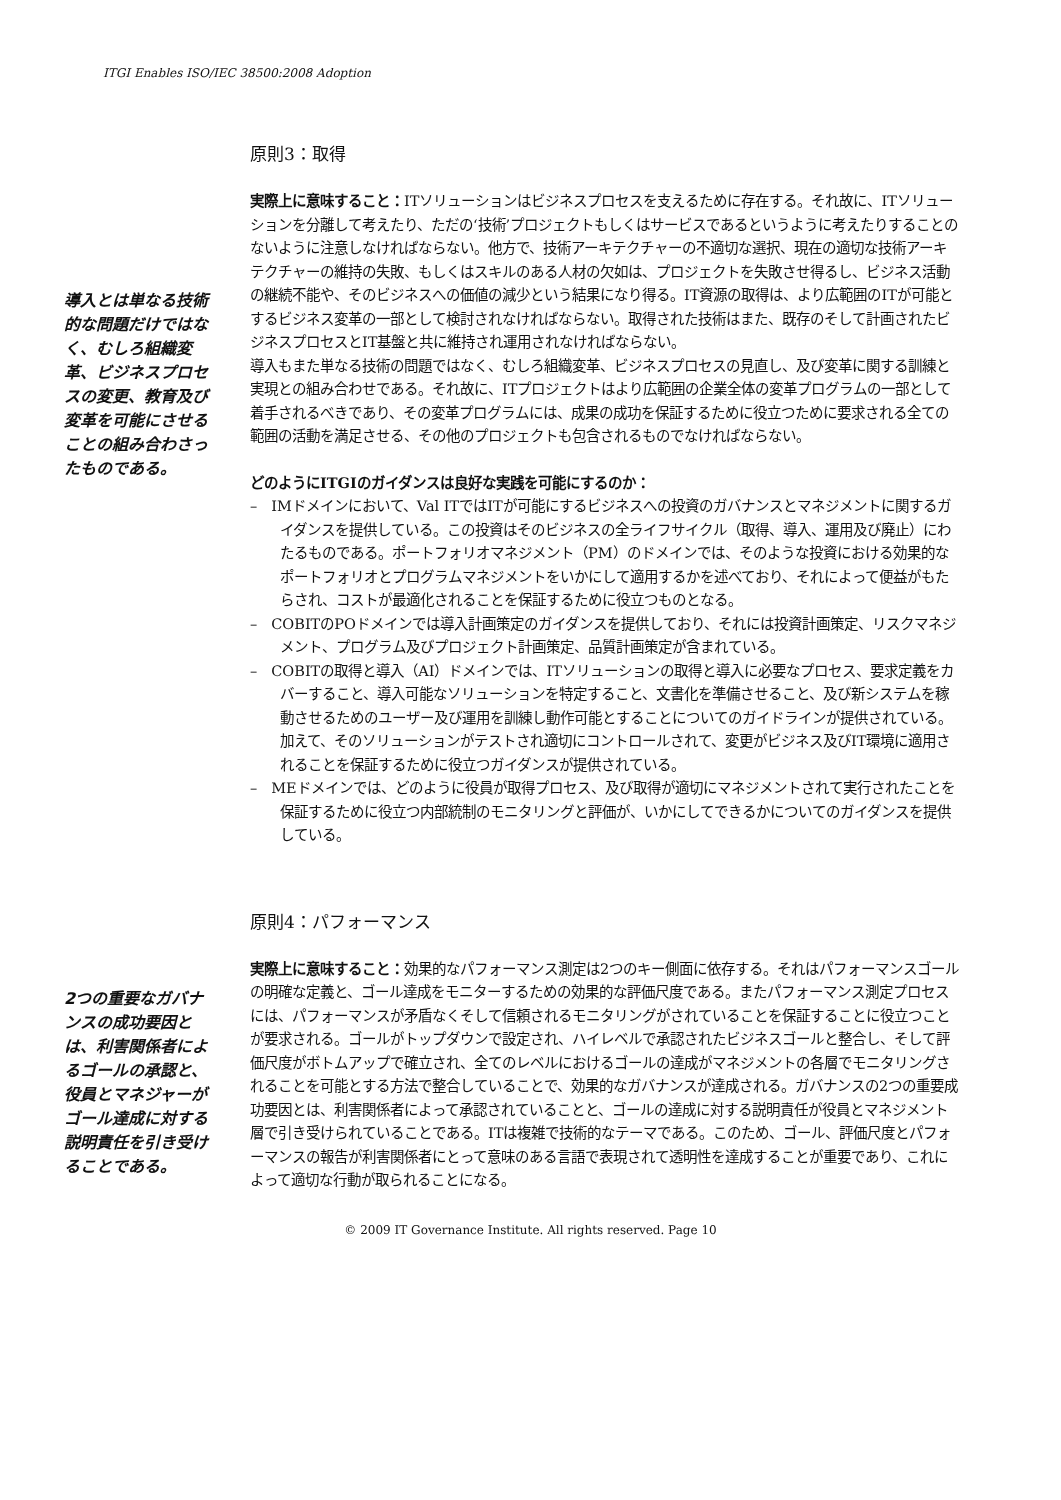ITGI Enables ISO/IEC 38500:2008 Adoption
原則3：取得
導入とは単なる技術的な問題だけではなく、むしろ組織変革、ビジネスプロセスの変更、教育及び変革を可能にさせることの組み合わさったものである。
実際上に意味すること：ITソリューションはビジネスプロセスを支えるために存在する。それ故に、ITソリューションを分離して考えたり、ただの‘技術’プロジェクトもしくはサービスであるというように考えたりすることのないように注意しなければならない。他方で、技術アーキテクチャーの不適切な選択、現在の適切な技術アーキテクチャーの維持の失敗、もしくはスキルのある人材の欠如は、プロジェクトを失敗させ得るし、ビジネス活動の継続不能や、そのビジネスへの価値の減少という結果になり得る。IT資源の取得は、より広範囲のITが可能とするビジネス変革の一部として検討されなければならない。取得された技術はまた、既存のそして計画されたビジネスプロセスとIT基盤と共に維持され運用されなければならない。
導入もまた単なる技術の問題ではなく、むしろ組織変革、ビジネスプロセスの見直し、及び変革に関する訓練と実現との組み合わせである。それ故に、ITプロジェクトはより広範囲の企業全体の変革プログラムの一部として着手されるべきであり、その変革プログラムには、成果の成功を保証するために役立つために要求される全ての範囲の活動を満足させる、その他のプロジェクトも包含されるものでなければならない。
どのようにITGIのガイダンスは良好な実践を可能にするのか：
–　IMドメインにおいて、Val ITではITが可能にするビジネスへの投資のガバナンスとマネジメントに関するガイダンスを提供している。この投資はそのビジネスの全ライフサイクル（取得、導入、運用及び廃止）にわたるものである。ポートフォリオマネジメント（PM）のドメインでは、そのような投資における効果的なポートフォリオとプログラムマネジメントをいかにして適用するかを述べており、それによって便益がもたらされ、コストが最適化されることを保証するために役立つものとなる。
–　COBITのPOドメインでは導入計画策定のガイダンスを提供しており、それには投資計画策定、リスクマネジメント、プログラム及びプロジェクト計画策定、品質計画策定が含まれている。
–　COBITの取得と導入（AI）ドメインでは、ITソリューションの取得と導入に必要なプロセス、要求定義をカバーすること、導入可能なソリューションを特定すること、文書化を準備させること、及び新システムを稼動させるためのユーザー及び運用を訓練し動作可能とすることについてのガイドラインが提供されている。加えて、そのソリューションがテストされ適切にコントロールされて、変更がビジネス及びIT環境に適用されることを保証するために役立つガイダンスが提供されている。
–　MEドメインでは、どのように役員が取得プロセス、及び取得が適切にマネジメントされて実行されたことを保証するために役立つ内部統制のモニタリングと評価が、いかにしてできるかについてのガイダンスを提供している。
原則4：パフォーマンス
2つの重要なガバナンスの成功要因とは、利害関係者によるゴールの承認と、役員とマネジャーがゴール達成に対する説明責任を引き受けることである。
実際上に意味すること：効果的なパフォーマンス測定は2つのキー側面に依存する。それはパフォーマンスゴールの明確な定義と、ゴール達成をモニターするための効果的な評価尺度である。またパフォーマンス測定プロセスには、パフォーマンスが矛盾なくそして信頼されるモニタリングがされていることを保証することに役立つことが要求される。ゴールがトップダウンで設定され、ハイレベルで承認されたビジネスゴールと整合し、そして評価尺度がボトムアップで確立され、全てのレベルにおけるゴールの達成がマネジメントの各層でモニタリングされることを可能とする方法で整合していることで、効果的なガバナンスが達成される。ガバナンスの2つの重要成功要因とは、利害関係者によって承認されていることと、ゴールの達成に対する説明責任が役員とマネジメント層で引き受けられていることである。ITは複雑で技術的なテーマである。このため、ゴール、評価尺度とパフォーマンスの報告が利害関係者にとって意味のある言語で表現されて透明性を達成することが重要であり、これによって適切な行動が取られることになる。
© 2009 IT Governance Institute. All rights reserved. Page 10